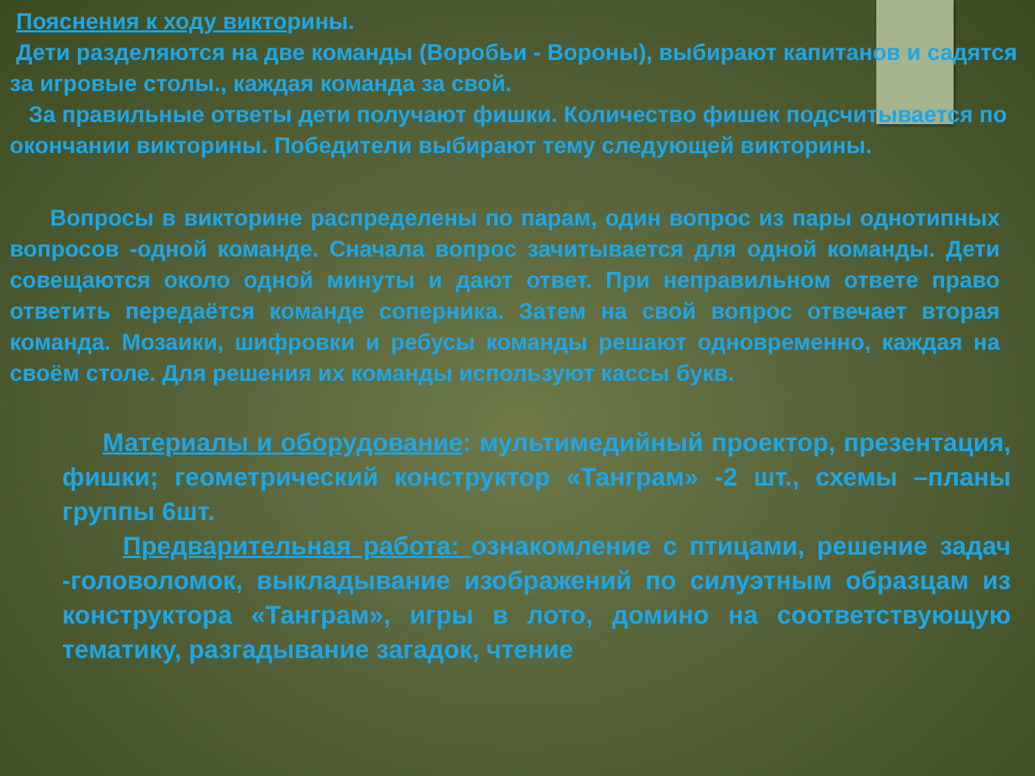Пояснения к ходу викторины.
Дети разделяются на две команды (Воробьи - Вороны), выбирают капитанов и садятся за игровые столы., каждая команда за свой.
За правильные ответы дети получают фишки. Количество фишек подсчитывается по окончании викторины. Победители выбирают тему следующей викторины.
Вопросы в викторине распределены по парам, один вопрос из пары однотипных вопросов -одной команде. Сначала вопрос зачитывается для одной команды. Дети совещаются около одной минуты и дают ответ. При неправильном ответе право ответить передаётся команде соперника. Затем на свой вопрос отвечает вторая команда. Мозаики, шифровки и ребусы команды решают одновременно, каждая на своём столе. Для решения их команды используют кассы букв.
Материалы и оборудование: мультимедийный проектор, презентация, фишки; геометрический конструктор «Танграм» -2 шт., схемы –планы группы 6шт.
Предварительная работа: ознакомление с птицами, решение задач -головоломок, выкладывание изображений по силуэтным образцам из конструктора «Танграм», игры в лото, домино на соответствующую тематику, разгадывание загадок, чтение